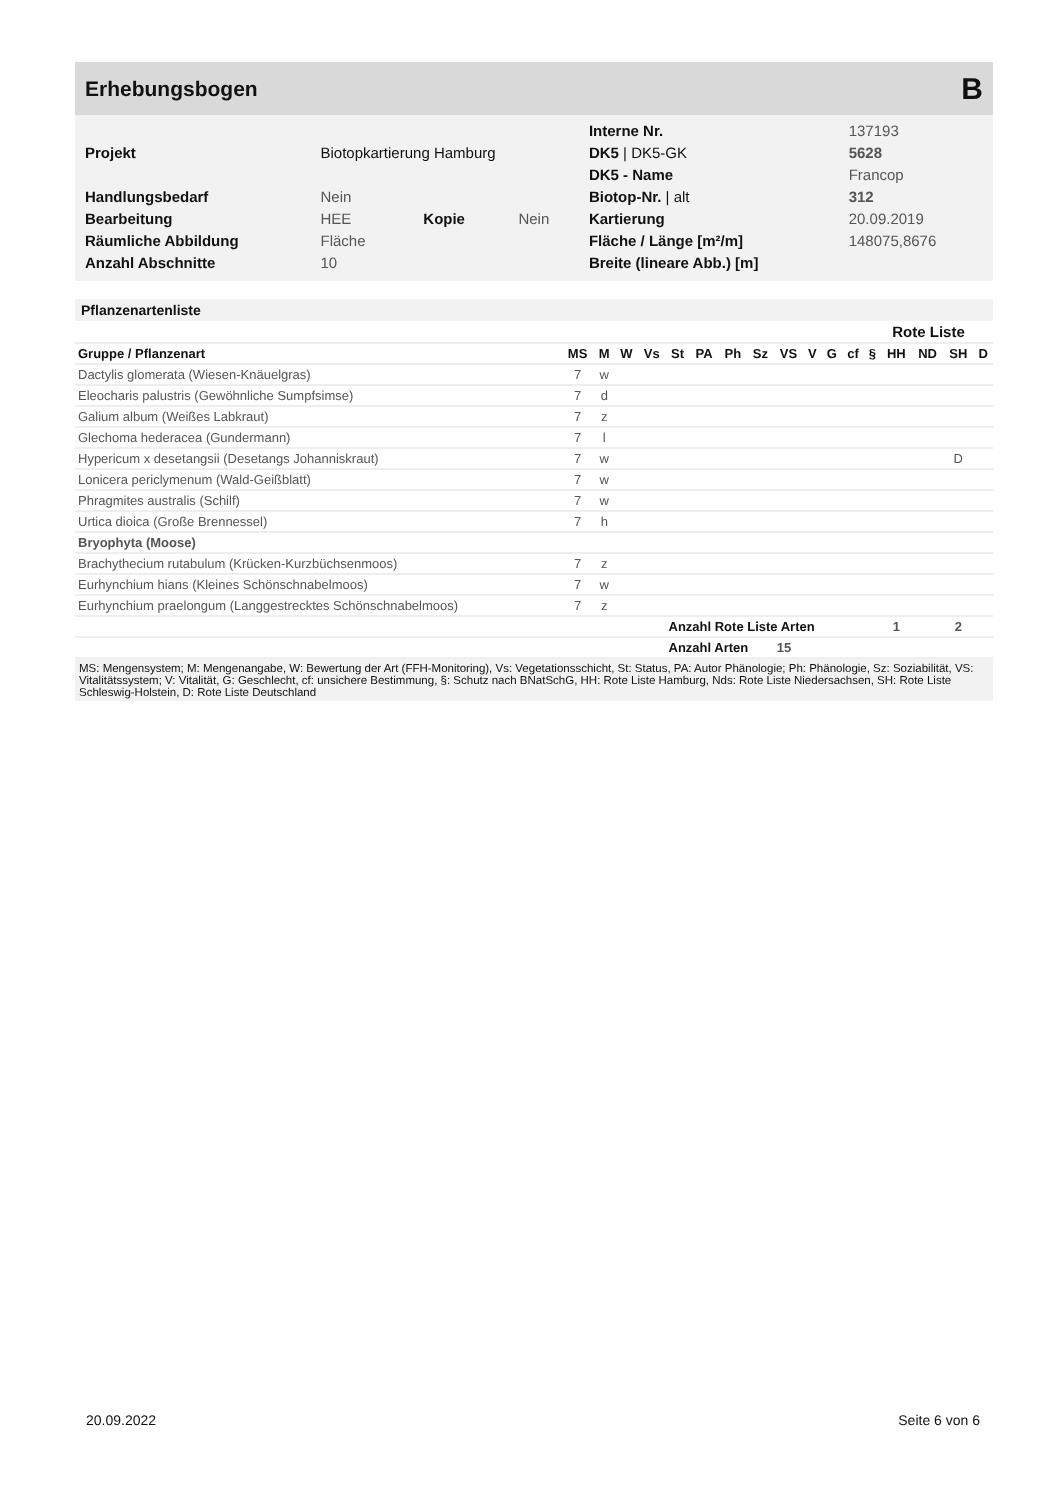Erhebungsbogen B
| | | | | Interne Nr. | 137193 |
| Projekt | Biotopkartierung Hamburg | | | DK5 / DK5-GK | 5628 |
| | | | | DK5 - Name | Francop |
| Handlungsbedarf | Nein | | | Biotop-Nr. / alt | 312 |
| Bearbeitung | HEE | Kopie | Nein | Kartierung | 20.09.2019 |
| Räumliche Abbildung | Fläche | | | Fläche / Länge [m²/m] | 148075,8676 |
| Anzahl Abschnitte | 10 | | | Breite (lineare Abb.) [m] | |
Pflanzenartenliste
| | | | | | | | | | | | | | Rote Liste | | | | |
| --- | --- | --- | --- | --- | --- | --- | --- | --- | --- | --- | --- | --- | --- | --- | --- | --- | --- |
| Gruppe / Pflanzenart | MS | M | W | Vs | St | PA | Ph | Sz | VS | V | G | cf | § | HH | ND | SH | D |
| Dactylis glomerata (Wiesen-Knäuelgras) | 7 | w | | | | | | | | | | | | | | | |
| Eleocharis palustris (Gewöhnliche Sumpfsimse) | 7 | d | | | | | | | | | | | | | | | |
| Galium album (Weißes Labkraut) | 7 | z | | | | | | | | | | | | | | | |
| Glechoma hederacea (Gundermann) | 7 | l | | | | | | | | | | | | | | | |
| Hypericum x desetangsii (Desetangs Johanniskraut) | 7 | w | | | | | | | | | | | | | | D | |
| Lonicera periclymenum (Wald-Geißblatt) | 7 | w | | | | | | | | | | | | | | | |
| Phragmites australis (Schilf) | 7 | w | | | | | | | | | | | | | | | |
| Urtica dioica (Große Brennessel) | 7 | h | | | | | | | | | | | | | | | |
| Bryophyta (Moose) | | | | | | | | | | | | | | | | | |
| Brachythecium rutabulum (Krücken-Kurzbüchsenmoos) | 7 | z | | | | | | | | | | | | | | | |
| Eurhynchium hians (Kleines Schönschnabelmoos) | 7 | w | | | | | | | | | | | | | | | |
| Eurhynchium praelongum (Langgestrecktes Schönschnabelmoos) | 7 | z | | | | | | | | | | | | | | | |
| | | | | | Anzahl Rote Liste Arten | | | | | | | | | 1 | | 2 | |
| | | | | | Anzahl Arten | | | | 15 | | | | | | | | |
MS: Mengensystem; M: Mengenangabe, W: Bewertung der Art (FFH-Monitoring), Vs: Vegetationsschicht, St: Status, PA: Autor Phänologie; Ph: Phänologie, Sz: Soziabilität, VS: Vitalitätssystem; V: Vitalität, G: Geschlecht, cf: unsichere Bestimmung, §: Schutz nach BNatSchG, HH: Rote Liste Hamburg, Nds: Rote Liste Niedersachsen, SH: Rote Liste Schleswig-Holstein, D: Rote Liste Deutschland
20.09.2022 Seite 6 von 6